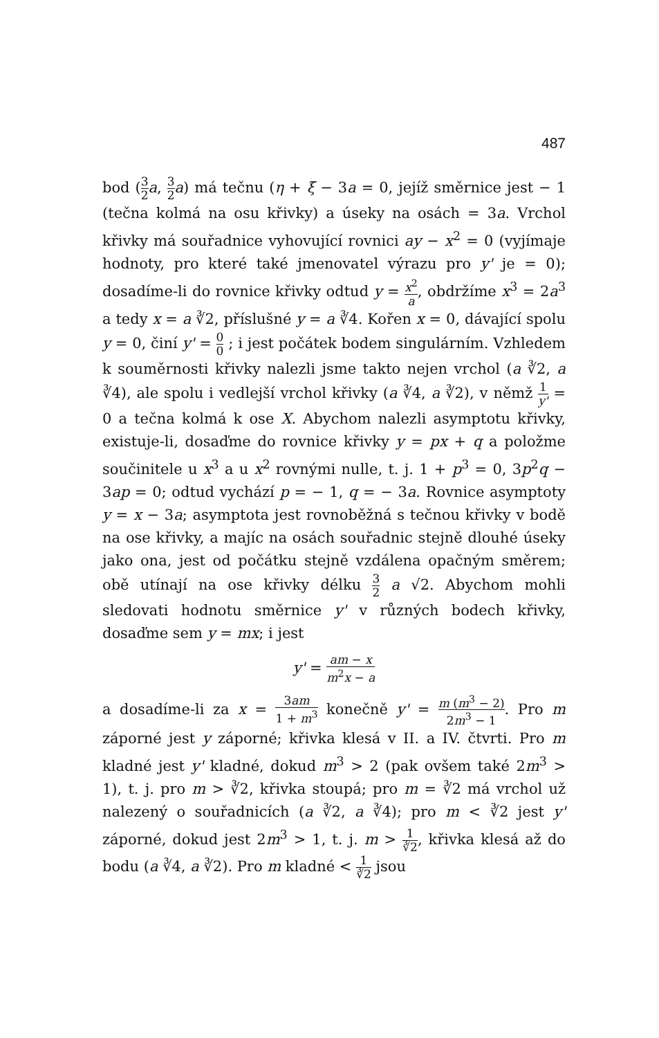487
bod (3 2 a, 3 2 a) má tečnu (η + ξ − 3a = 0, jejíž směrnice jest − 1 (tečna kolmá na osu křivky) a úseky na osách = 3a. Vrchol křivky má souřadnice vyhovující rovnici ay − x<sup>2</sup> = 0 (vyjímaje hodnoty, pro které také jmenovatel výrazu pro y' je = 0); dosadíme-li do rovnice křivky odtud y = x<sup>2</sup> a, obdržíme x<sup>3</sup> = 2a<sup>3</sup> a tedy x = a ∛2, příslušné y = a ∛4. Kořen x = 0, dávající spolu y = 0, činí y' = 0 0 ; i jest počátek bodem singulárním. Vzhledem k souměrnosti křivky nalezli jsme takto nejen vrchol (a ∛2, a ∛4), ale spolu i vedlejší vrchol křivky (a ∛4, a ∛2), v němž 1 y' = 0 a tečna kolmá k ose X. Abychom nalezli asymptotu křivky, existuje-li, dosaďme do rovnice křivky y = px + q a položme součinitele u x<sup>3</sup> a u x<sup>2</sup> rovnými nulle, t. j. 1 + p<sup>3</sup> = 0, 3p<sup>2</sup>q − 3ap = 0; odtud vychází p = − 1, q = − 3a. Rovnice asymptoty y = x − 3a; asymptota jest rovnoběžná s tečnou křivky v bodě na ose křivky, a majíc na osách souřadnic stejně dlouhé úseky jako ona, jest od počátku stejně vzdálena opačným směrem; obě utínají na ose křivky délku 3 2 a √2. Abychom mohli sledovati hodnotu směrnice y' v různých bodech křivky, dosaďme sem y = mx; i jest
y' = am − x m<sup>2</sup>x − a
a dosadíme-li za x = 3am 1 + m<sup>3</sup> konečně y' = m (m<sup>3</sup> − 2) 2m<sup>3</sup> − 1. Pro m záporné jest y záporné; křivka klesá v II. a IV. čtvrti. Pro m kladné jest y' kladné, dokud m<sup>3</sup> > 2 (pak ovšem také 2m<sup>3</sup> > 1), t. j. pro m > ∛2, křivka stoupá; pro m = ∛2 má vrchol už nalezený o souřadnicích (a ∛2, a ∛4); pro m < ∛2 jest y' záporné, dokud jest 2m<sup>3</sup> > 1, t. j. m > 1 ∛2, křivka klesá až do bodu (a ∛4, a ∛2). Pro m kladné < 1 ∛2 jsou